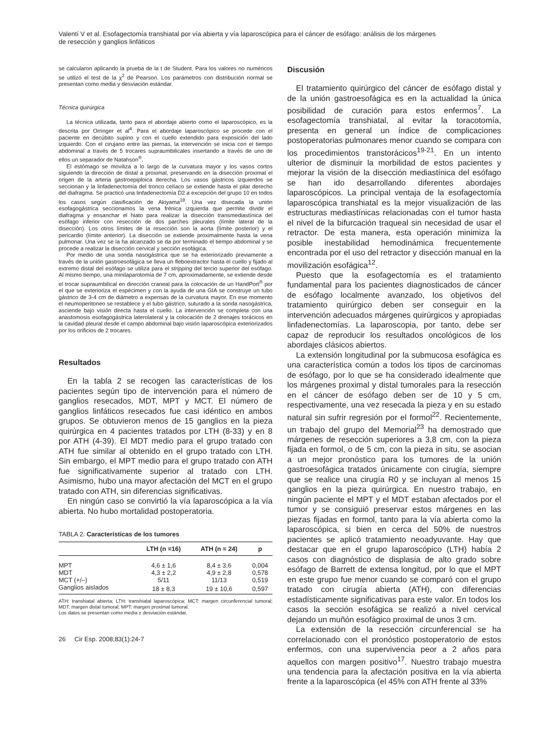Valentí V et al. Esofagectomía transhiatal por vía abierta y vía laparoscópica para el cáncer de esófago: análisis de los márgenes
de resección y ganglios linfáticos
se calcularon aplicando la prueba de la t de Student. Para los valores no numéricos se utilizó el test de la χ<sup>2</sup> de Pearson. Los parámetros con distribución normal se presentan como media y desviación estándar.
Técnica quirúrgica
La técnica utilizada, tanto para el abordaje abierto como el laparoscópico, es la descrita por Orringer et al<sup>4</sup>. Para el abordaje laparoscópico se procede con el paciente en decúbito supino y con el cuello extendido para exposición del lado izquierdo. Con el cirujano entre las piernas, la intervención se inicia con el tiempo abdominal a través de 5 trocares supraumbilicales insertando a través de uno de ellos un separador de Natahson<sup>®</sup>.
El estómago se moviliza a lo largo de la curvatura mayor y los vasos cortos siguiendo la dirección de distal a proximal, preservando en la disección proximal el origen de la arteria gastroepiploica derecha. Los vasos gástricos izquierdos se seccionan y la linfadenectomía del tronco celíaco se extiende hasta el pilar derecho del diafragma. Se practicó una linfadenectomía D2 a excepción del grupo 10 en todos los casos según clasificación de Akiyama<sup>18</sup>. Una vez disecada la unión esofagogástrica seccionamos la vena frénica izquierda que permite dividir el diafragma y ensanchar el hiato para realizar la disección transmediastínica del esófago inferior con resección de dos parches pleurales (límite lateral de la disección). Los otros límites de la resección son la aorta (límite posterior) y el pericardio (límite anterior). La disección se extiende proximalmente hasta la vena pulmonar. Una vez se la ha alcanzado se da por terminado el tiempo abdominal y se procede a realizar la disección cervical y sección esofágica.
Por medio de una sonda nasogástrica que se ha exteriorizado previamente a través de la unión gastroesofágica se lleva un fleboextractor hasta el cuello y fijado al extremo distal del esófago se utiliza para el stripping del tercio superior del esófago. Al mismo tiempo, una minilaparotomía de 7 cm, aproximadamente, se extiende desde el trocar supraumbilical en dirección craneal para la colocación de un HandPort<sup>®</sup> por el que se exterioriza el espécimen y con la ayuda de una GIA se construye un tubo gástrico de 3-4 cm de diámetro a expensas de la curvatura mayor. En ese momento el neumoperitoneo se restablece y el tubo gástrico, suturado a la sonda nasogástrica, asciende bajo visión directa hasta el cuello. La intervención se completa con una anastomosis esofagogástrica laterolateral y la colocación de 2 drenajes torácicos en la cavidad pleural desde el campo abdominal bajo visión laparoscópica exteriorizados por los orificios de 2 trocares.
Resultados
En la tabla 2 se recogen las características de los pacientes según tipo de intervención para el número de ganglios resecados, MDT, MPT y MCT. El número de ganglios linfáticos resecados fue casi idéntico en ambos grupos. Se obtuvieron menos de 15 ganglios en la pieza quirúrgica en 4 pacientes tratados por LTH (8-33) y en 8 por ATH (4-39). El MDT medio para el grupo tratado con ATH fue similar al obtenido en el grupo tratado con LTH. Sin embargo, el MPT medio para el grupo tratado con ATH fue significativamente superior al tratado con LTH. Asimismo, hubo una mayor afectación del MCT en el grupo tratado con ATH, sin diferencias significativas.
En ningún caso se convirtió la vía laparoscópica a la vía abierta. No hubo mortalidad postoperatoria.
TABLA 2. Características de los tumores
| | LTH (n =16) | ATH (n = 24) | p |
| --- | --- | --- | --- |
| MPT | 4,6 ± 1,6 | 8,4 ± 3,6 | 0,004 |
| MDT | 4,3 ± 2,2 | 4,9 ± 2,8 | 0,578 |
| MCT (+/–) | 5/11 | 11/13 | 0,519 |
| Ganglios aislados | 18 ± 8,3 | 19 ± 10,6 | 0,597 |
ATH: transhiatal abierta; LTH: transhiatal laparoscópica; MCT: margen circunferencial tumoral; MDT: margen distal tumoral; MPT: margen proximal tumoral.
Los datos se presentan como media ± desviación estándar.
26 Cir Esp. 2008;83(1):24-7
Discusión
El tratamiento quirúrgico del cáncer de esófago distal y de la unión gastroesofágica es en la actualidad la única posibilidad de curación para estos enfermos<sup>7</sup>. La esofagectomía transhiatal, al evitar la toracotomía, presenta en general un índice de complicaciones postoperatorias pulmonares menor cuando se compara con los procedimientos transtorácicos<sup>19-21</sup>. En un intento ulterior de disminuir la morbilidad de estos pacientes y mejorar la visión de la disección mediastínica del esófago se han ido desarrollando diferentes abordajes laparoscópicos. La principal ventaja de la esofagectomía laparoscópica transhiatal es la mejor visualización de las estructuras mediastínicas relacionadas con el tumor hasta el nivel de la bifurcación traqueal sin necesidad de usar el retractor. De esta manera, esta operación minimiza la posible inestabilidad hemodinámica frecuentemente encontrada por el uso del retractor y disección manual en la movilización esofágica<sup>12</sup>.
Puesto que la esofagectomía es el tratamiento fundamental para los pacientes diagnosticados de cáncer de esófago localmente avanzado, los objetivos del tratamiento quirúrgico deben ser conseguir en la intervención adecuados márgenes quirúrgicos y apropiadas linfadenectomías. La laparoscopia, por tanto, debe ser capaz de reproducir los resultados oncológicos de los abordajes clásicos abiertos.
La extensión longitudinal por la submucosa esofágica es una característica común a todos los tipos de carcinomas de esófago, por lo que se ha considerado idealmente que los márgenes proximal y distal tumorales para la resección en el cáncer de esófago deben ser de 10 y 5 cm, respectivamente, una vez resecada la pieza y en su estado natural sin sufrir regresión por el formol<sup>22</sup>. Recientemente, un trabajo del grupo del Memorial<sup>23</sup> ha demostrado que márgenes de resección superiores a 3,8 cm, con la pieza fijada en formol, o de 5 cm, con la pieza in situ, se asocian a un mejor pronóstico para los tumores de la unión gastroesofágica tratados únicamente con cirugía, siempre que se realice una cirugía R0 y se incluyan al menos 15 ganglios en la pieza quirúrgica. En nuestro trabajo, en ningún paciente el MPT y el MDT estaban afectados por el tumor y se consiguió preservar estos márgenes en las piezas fijadas en formol, tanto para la vía abierta como la laparoscópica, si bien en cerca del 50% de nuestros pacientes se aplicó tratamiento neoadyuvante. Hay que destacar que en el grupo laparoscópico (LTH) había 2 casos con diagnóstico de displasia de alto grado sobre esófago de Barrett de extensa longitud, por lo que el MPT en este grupo fue menor cuando se comparó con el grupo tratado con cirugía abierta (ATH), con diferencias estadísticamente significativas para este valor. En todos los casos la sección esofágica se realizó a nivel cervical dejando un muñón esofágico proximal de unos 3 cm.
La extensión de la resección circunferencial se ha correlacionado con el pronóstico postoperatorio de estos enfermos, con una supervivencia peor a 2 años para aquellos con margen positivo<sup>17</sup>. Nuestro trabajo muestra una tendencia para la afectación positiva en la vía abierta frente a la laparoscópica (el 45% con ATH frente al 33%